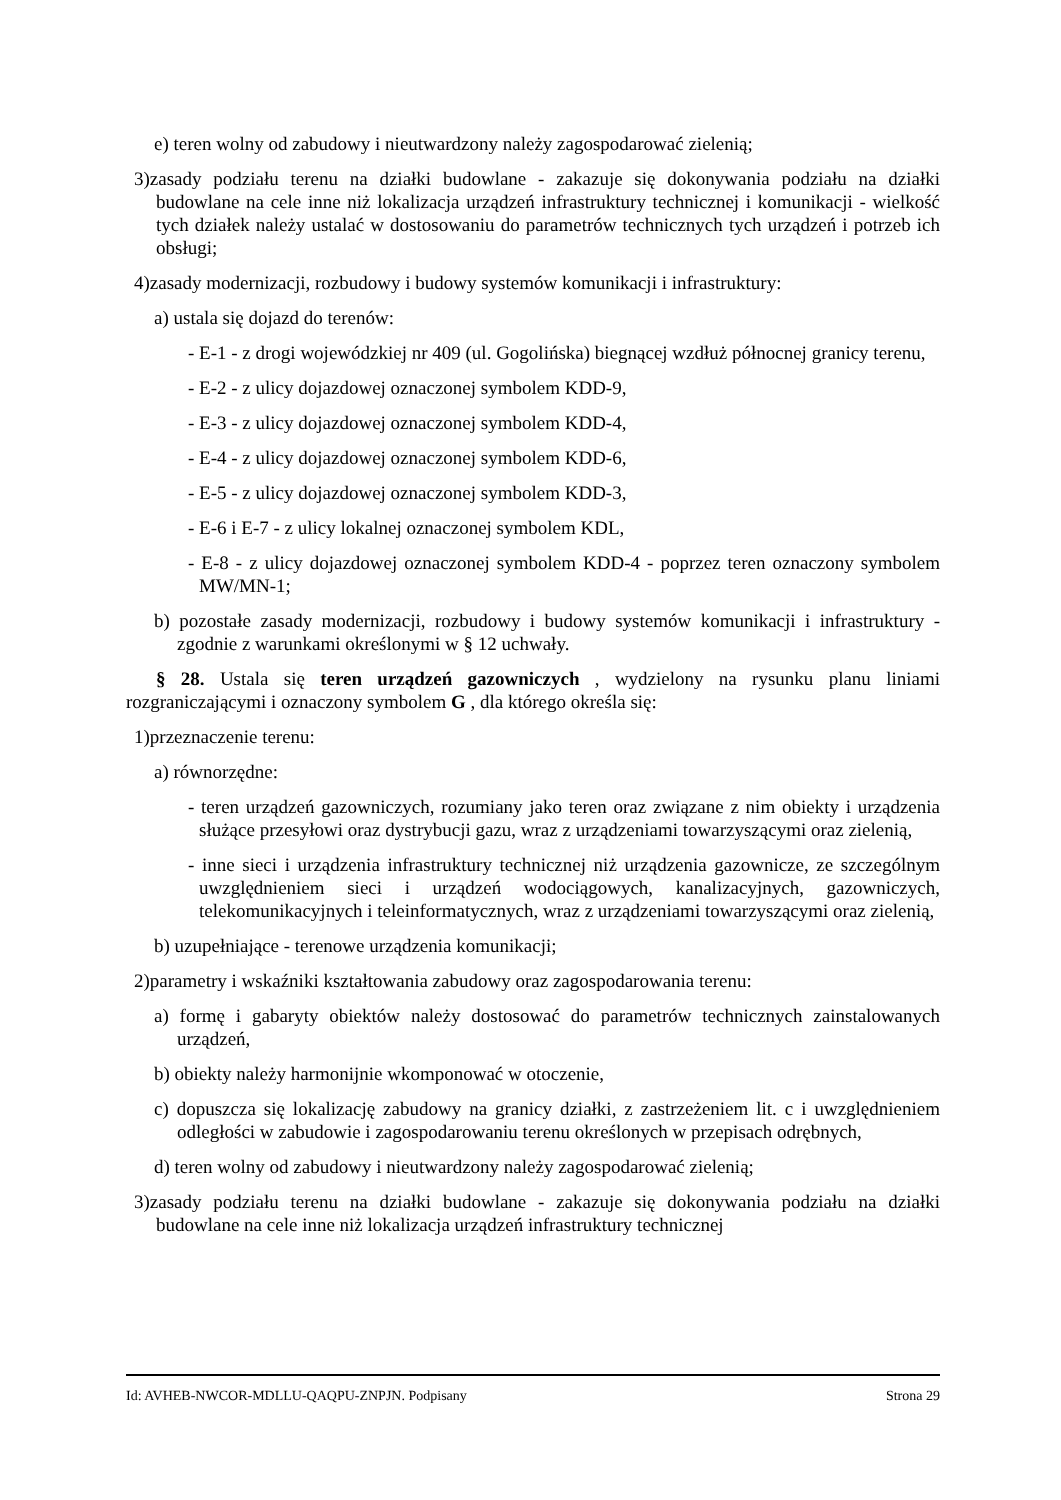e) teren wolny od zabudowy i nieutwardzony należy zagospodarować zielenią;
3)zasady podziału terenu na działki budowlane - zakazuje się dokonywania podziału na działki budowlane na cele inne niż lokalizacja urządzeń infrastruktury technicznej i komunikacji - wielkość tych działek należy ustalać w dostosowaniu do parametrów technicznych tych urządzeń i potrzeb ich obsługi;
4)zasady modernizacji, rozbudowy i budowy systemów komunikacji i infrastruktury:
a) ustala się dojazd do terenów:
- E-1 - z drogi wojewódzkiej nr 409 (ul. Gogolińska) biegnącej wzdłuż północnej granicy terenu,
- E-2 - z ulicy dojazdowej oznaczonej symbolem KDD-9,
- E-3 - z ulicy dojazdowej oznaczonej symbolem KDD-4,
- E-4 - z ulicy dojazdowej oznaczonej symbolem KDD-6,
- E-5 - z ulicy dojazdowej oznaczonej symbolem KDD-3,
- E-6 i E-7 - z ulicy lokalnej oznaczonej symbolem KDL,
- E-8 - z ulicy dojazdowej oznaczonej symbolem KDD-4 - poprzez teren oznaczony symbolem MW/MN-1;
b) pozostałe zasady modernizacji, rozbudowy i budowy systemów komunikacji i infrastruktury - zgodnie z warunkami określonymi w § 12 uchwały.
§ 28. Ustala się teren urządzeń gazowniczych , wydzielony na rysunku planu liniami rozgraniczającymi i oznaczony symbolem G , dla którego określa się:
1)przeznaczenie terenu:
a) równorzędne:
- teren urządzeń gazowniczych, rozumiany jako teren oraz związane z nim obiekty i urządzenia służące przesyłowi oraz dystrybucji gazu, wraz z urządzeniami towarzyszącymi oraz zielenią,
- inne sieci i urządzenia infrastruktury technicznej niż urządzenia gazownicze, ze szczególnym uwzględnieniem sieci i urządzeń wodociągowych, kanalizacyjnych, gazowniczych, telekomunikacyjnych i teleinformatycznych, wraz z urządzeniami towarzyszącymi oraz zielenią,
b) uzupełniające - terenowe urządzenia komunikacji;
2)parametry i wskaźniki kształtowania zabudowy oraz zagospodarowania terenu:
a) formę i gabaryty obiektów należy dostosować do parametrów technicznych zainstalowanych urządzeń,
b) obiekty należy harmonijnie wkomponować w otoczenie,
c) dopuszcza się lokalizację zabudowy na granicy działki, z zastrzeżeniem lit. c i uwzględnieniem odległości w zabudowie i zagospodarowaniu terenu określonych w przepisach odrębnych,
d) teren wolny od zabudowy i nieutwardzony należy zagospodarować zielenią;
3)zasady podziału terenu na działki budowlane - zakazuje się dokonywania podziału na działki budowlane na cele inne niż lokalizacja urządzeń infrastruktury technicznej
Id: AVHEB-NWCOR-MDLLU-QAQPU-ZNPJN. Podpisany Strona 29